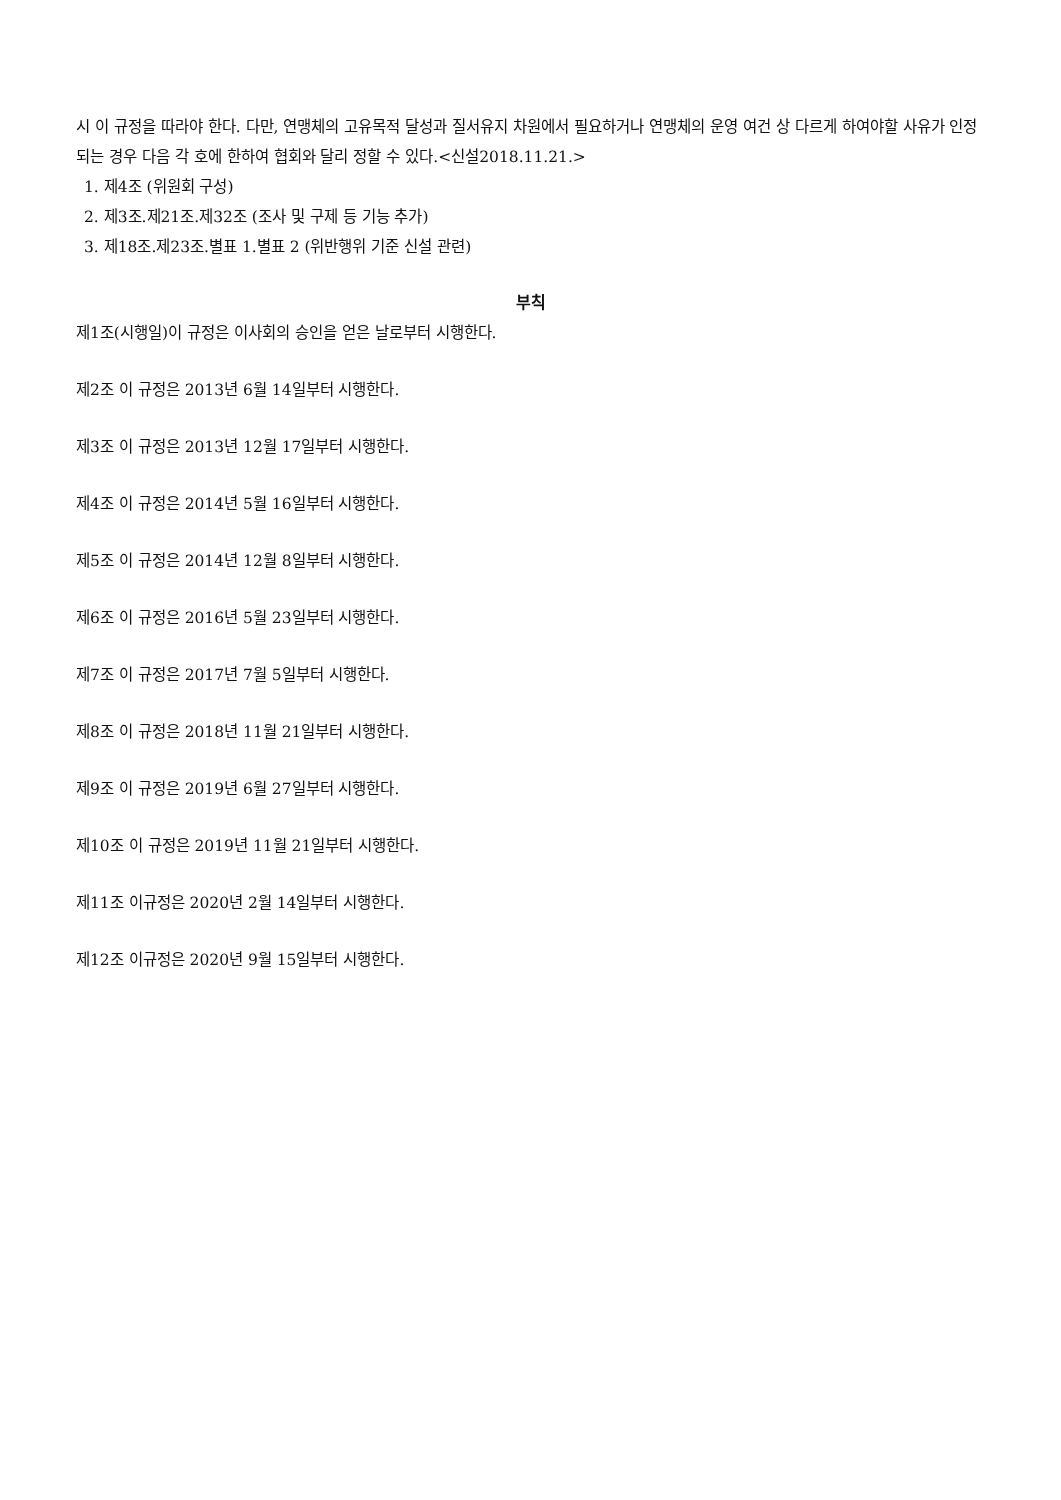시 이 규정을 따라야 한다. 다만, 연맹체의 고유목적 달성과 질서유지 차원에서 필요하거나 연맹체의 운영 여건 상 다르게 하여야할 사유가 인정되는 경우 다음 각 호에 한하여 협회와 달리 정할 수 있다.<신설2018.11.21.>
1. 제4조 (위원회 구성)
2. 제3조.제21조.제32조 (조사 및 구제 등 기능 추가)
3. 제18조.제23조.별표 1.별표 2 (위반행위 기준 신설 관련)
부칙
제1조(시행일)이 규정은 이사회의 승인을 얻은 날로부터 시행한다.
제2조 이 규정은 2013년 6월 14일부터 시행한다.
제3조 이 규정은 2013년 12월 17일부터 시행한다.
제4조 이 규정은 2014년 5월 16일부터 시행한다.
제5조 이 규정은 2014년 12월 8일부터 시행한다.
제6조 이 규정은 2016년 5월 23일부터 시행한다.
제7조 이 규정은 2017년 7월 5일부터 시행한다.
제8조 이 규정은 2018년 11월 21일부터 시행한다.
제9조 이 규정은 2019년 6월 27일부터 시행한다.
제10조 이 규정은 2019년 11월 21일부터 시행한다.
제11조 이규정은 2020년 2월 14일부터 시행한다.
제12조 이규정은 2020년 9월 15일부터 시행한다.